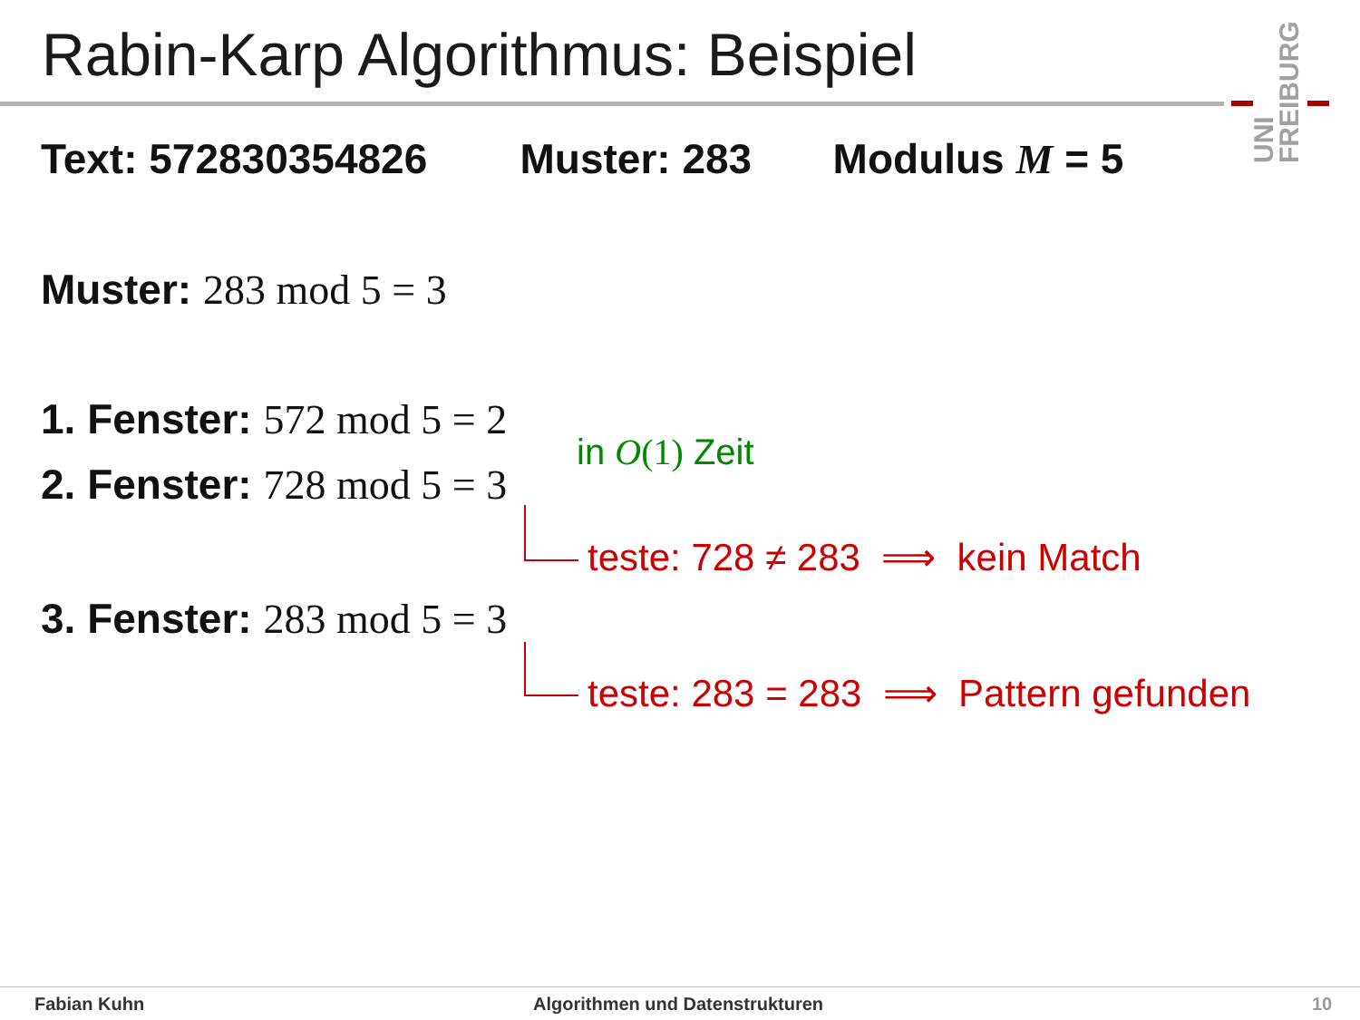Rabin-Karp Algorithmus: Beispiel
UNI FREIBURG
Text: 572830354826 Muster: 283 Modulus M = 5
Muster: 283 mod 5 = 3
1. Fenster: 572 mod 5 = 2
in O(1) Zeit
2. Fenster: 728 mod 5 = 3
teste: 728 ≠ 283 ⟹ kein Match
3. Fenster: 283 mod 5 = 3
teste: 283 = 283 ⟹ Pattern gefunden
Fabian Kuhn
Algorithmen und Datenstrukturen
10